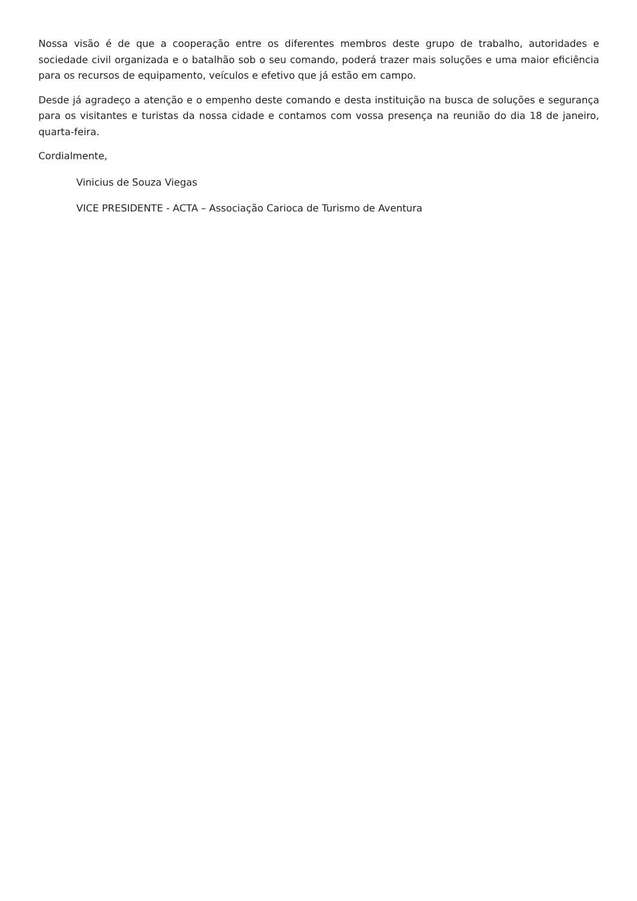Nossa visão é de que a cooperação entre os diferentes membros deste grupo de trabalho, autoridades e sociedade civil organizada e o batalhão sob o seu comando, poderá trazer mais soluções e uma maior eficiência para os recursos de equipamento, veículos e efetivo que já estão em campo.
Desde já agradeço a atenção e o empenho deste comando e desta instituição na busca de soluções e segurança para os visitantes e turistas da nossa cidade e contamos com vossa presença na reunião do dia 18 de janeiro, quarta-feira.
Cordialmente,
Vinicius de Souza Viegas
VICE PRESIDENTE - ACTA – Associação Carioca de Turismo de Aventura